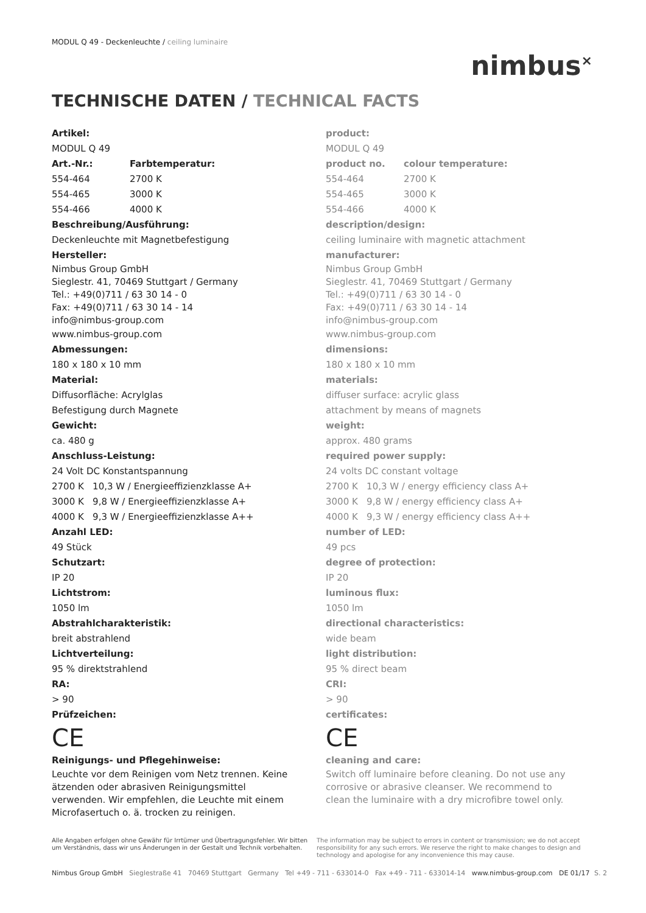MODUL Q 49 - Deckenleuchte / ceiling luminaire
nimbus<sup>×</sup>
TECHNISCHE DATEN / TECHNICAL FACTS
Artikel:
MODUL Q 49
Art.-Nr.: Farbtemperatur:
554-464 2700 K
554-465 3000 K
554-466 4000 K
Beschreibung/Ausführung:
Deckenleuchte mit Magnetbefestigung
Hersteller:
Nimbus Group GmbH
Sieglestr. 41, 70469 Stuttgart / Germany
Tel.: +49(0)711 / 63 30 14 - 0
Fax: +49(0)711 / 63 30 14 - 14
info@nimbus-group.com
www.nimbus-group.com
Abmessungen:
180 x 180 x 10 mm
Material:
Diffusorfläche: Acrylglas
Befestigung durch Magnete
Gewicht:
ca. 480 g
Anschluss-Leistung:
24 Volt DC Konstantspannung
2700 K 10,3 W / Energieeffizienzklasse A+
3000 K 9,8 W / Energieeffizienzklasse A+
4000 K 9,3 W / Energieeffizienzklasse A++
Anzahl LED:
49 Stück
Schutzart:
IP 20
Lichtstrom:
1050 lm
Abstrahlcharakteristik:
breit abstrahlend
Lichtverteilung:
95 % direktstrahlend
RA:
> 90
Prüfzeichen:
CE
Reinigungs- und Pflegehinweise:
Leuchte vor dem Reinigen vom Netz trennen. Keine ätzenden oder abrasiven Reinigungsmittel verwenden. Wir empfehlen, die Leuchte mit einem Microfasertuch o. ä. trocken zu reinigen.
product:
MODUL Q 49
product no. colour temperature:
554-464 2700 K
554-465 3000 K
554-466 4000 K
description/design:
ceiling luminaire with magnetic attachment
manufacturer:
Nimbus Group GmbH
Sieglestr. 41, 70469 Stuttgart / Germany
Tel.: +49(0)711 / 63 30 14 - 0
Fax: +49(0)711 / 63 30 14 - 14
info@nimbus-group.com
www.nimbus-group.com
dimensions:
180 x 180 x 10 mm
materials:
diffuser surface: acrylic glass
attachment by means of magnets
weight:
approx. 480 grams
required power supply:
24 volts DC constant voltage
2700 K 10,3 W / energy efficiency class A+
3000 K 9,8 W / energy efficiency class A+
4000 K 9,3 W / energy efficiency class A++
number of LED:
49 pcs
degree of protection:
IP 20
luminous flux:
1050 lm
directional characteristics:
wide beam
light distribution:
95 % direct beam
CRI:
> 90
certificates:
CE
cleaning and care:
Switch off luminaire before cleaning. Do not use any corrosive or abrasive cleanser. We recommend to clean the luminaire with a dry microfibre towel only.
Alle Angaben erfolgen ohne Gewähr für Irrtümer und Übertragungsfehler. Wir bitten um Verständnis, dass wir uns Änderungen in der Gestalt und Technik vorbehalten.
The information may be subject to errors in content or transmission; we do not accept responsibility for any such errors. We reserve the right to make changes to design and technology and apologise for any inconvenience this may cause.
Nimbus Group GmbH Sieglestraße 41 70469 Stuttgart Germany Tel +49 - 711 - 633014-0 Fax +49 - 711 - 633014-14 www.nimbus-group.com DE 01/17
S. 2